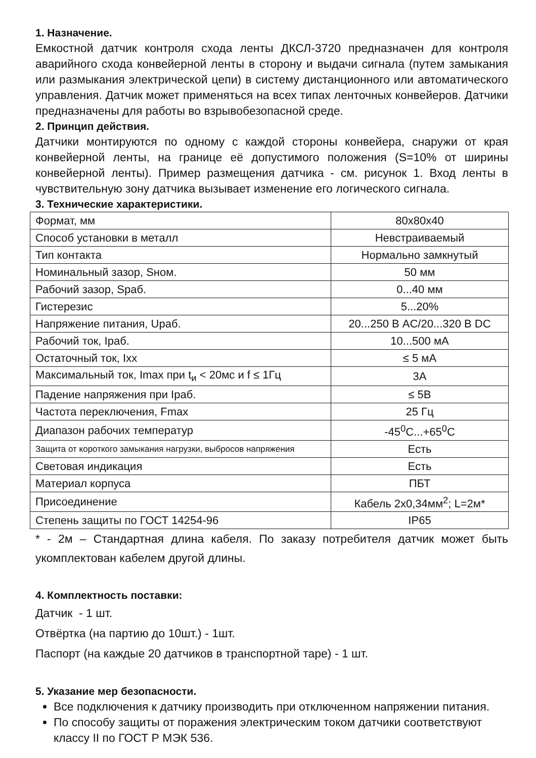1. Назначение.
Емкостной датчик контроля схода ленты ДКСЛ-3720 предназначен для контроля аварийного схода конвейерной ленты в сторону и выдачи сигнала (путем замыкания или размыкания электрической цепи) в систему дистанционного или автоматического управления. Датчик может применяться на всех типах ленточных конвейеров. Датчики предназначены для работы во взрывобезопасной среде.
2. Принцип действия.
Датчики монтируются по одному с каждой стороны конвейера, снаружи от края конвейерной ленты, на границе её допустимого положения (S=10% от ширины конвейерной ленты). Пример размещения датчика - см. рисунок 1. Вход ленты в чувствительную зону датчика вызывает изменение его логического сигнала.
3. Технические характеристики.
| Формат, мм | 80x80x40 |
| Способ установки в металл | Невстраиваемый |
| Тип контакта | Нормально замкнутый |
| Номинальный зазор, Sном. | 50 мм |
| Рабочий зазор, Sраб. | 0...40 мм |
| Гистерезис | 5...20% |
| Напряжение питания, Uраб. | 20...250 В AC/20...320 В DC |
| Рабочий ток, Iраб. | 10...500 мА |
| Остаточный ток, Iхх | ≤ 5 мА |
| Максимальный ток, Imax при t<sub>и</sub> < 20мс и f ≤ 1Гц | 3А |
| Падение напряжения при Iраб. | ≤ 5В |
| Частота переключения, Fmax | 25 Гц |
| Диапазон рабочих температур | -45<sup>0</sup>С...+65<sup>0</sup>С |
| Защита от короткого замыкания нагрузки, выбросов напряжения | Есть |
| Световая индикация | Есть |
| Материал корпуса | ПБТ |
| Присоединение | Кабель 2х0,34мм<sup>2</sup>; L=2м* |
| Степень защиты по ГОСТ 14254-96 | IP65 |
* - 2м – Стандартная длина кабеля. По заказу потребителя датчик может быть укомплектован кабелем другой длины.
4. Комплектность поставки:
Датчик - 1 шт.
Отвёртка (на партию до 10шт.) - 1шт.
Паспорт (на каждые 20 датчиков в транспортной таре) - 1 шт.
5. Указание мер безопасности.
Все подключения к датчику производить при отключенном напряжении питания.
По способу защиты от поражения электрическим током датчики соответствуют классу II по ГОСТ Р МЭК 536.